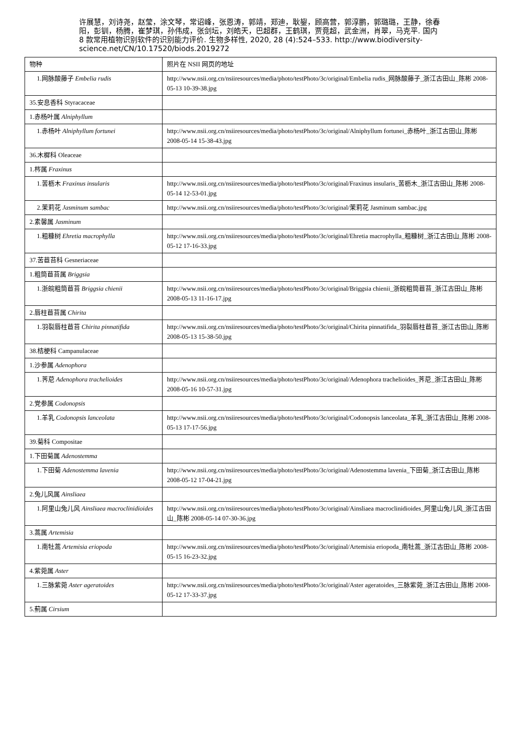许展慧，刘诗尧，赵莹，涂文琴，常诏峰，张恩涛，郭靖，郑迪，耿鋆，顾高营，郭淳鹏，郭璐璐，王静，徐春阳，彭钏，杨腾，崔梦琪，孙伟成，张剑坛，刘皓天，巴超群，王鹤琪，贾竟超，武金洲，肖翠，马克平. 国内 8 款常用植物识别软件的识别能力评价. 生物多样性, 2020, 28 (4):524–533. http://www.biodiversity-science.net/CN/10.17520/biods.2019272
| 物种 | 照片在 NSII 网页的地址 |
| 1.网脉酸藤子 Embelia rudis | http://www.nsii.org.cn/nsiiresources/media/photo/testPhoto/3c/original/Embelia rudis_网脉酸藤子_浙江古田山_陈彬 2008-05-13 10-39-38.jpg |
| 35.安息香科 Styracaceae | |
| 1.赤杨叶属 Alniphyllum | |
| 1.赤杨叶 Alniphyllum fortunei | http://www.nsii.org.cn/nsiiresources/media/photo/testPhoto/3c/original/Alniphyllum fortunei_赤杨叶_浙江古田山_陈彬 2008-05-14 15-38-43.jpg |
| 36.木樨科 Oleaceae | |
| 1.梣属 Fraxinus | |
| 1.苦枥木 Fraxinus insularis | http://www.nsii.org.cn/nsiiresources/media/photo/testPhoto/3c/original/Fraxinus insularis_苦枥木_浙江古田山_陈彬 2008-05-14 12-53-01.jpg |
| 2.茉莉花 Jasminum sambac | http://www.nsii.org.cn/nsiiresources/media/photo/testPhoto/3c/original/茉莉花 Jasminum sambac.jpg |
| 2.素馨属 Jasminum | |
| 1.粗糠树 Ehretia macrophylla | http://www.nsii.org.cn/nsiiresources/media/photo/testPhoto/3c/original/Ehretia macrophylla_粗糠树_浙江古田山_陈彬 2008-05-12 17-16-33.jpg |
| 37.苦苣苔科 Gesneriaceae | |
| 1.粗筒苣苔属 Briggsia | |
| 1.浙皖粗筒苣苔 Briggsia chienii | http://www.nsii.org.cn/nsiiresources/media/photo/testPhoto/3c/original/Briggsia chienii_浙皖粗筒苣苔_浙江古田山_陈彬 2008-05-13 11-16-17.jpg |
| 2.唇柱苣苔属 Chirita | |
| 1.羽裂唇柱苣苔 Chirita pinnatifida | http://www.nsii.org.cn/nsiiresources/media/photo/testPhoto/3c/original/Chirita pinnatifida_羽裂唇柱苣苔_浙江古田山_陈彬 2008-05-13 15-38-50.jpg |
| 38.桔梗科 Campanulaceae | |
| 1.沙参属 Adenophora | |
| 1.荠苨 Adenophora trachelioides | http://www.nsii.org.cn/nsiiresources/media/photo/testPhoto/3c/original/Adenophora trachelioides_荠苨_浙江古田山_陈彬 2008-05-16 10-57-31.jpg |
| 2.党参属 Codonopsis | |
| 1.羊乳 Codonopsis lanceolata | http://www.nsii.org.cn/nsiiresources/media/photo/testPhoto/3c/original/Codonopsis lanceolata_羊乳_浙江古田山_陈彬 2008-05-13 17-17-56.jpg |
| 39.菊科 Compositae | |
| 1.下田菊属 Adenostemma | |
| 1.下田菊 Adenostemma lavenia | http://www.nsii.org.cn/nsiiresources/media/photo/testPhoto/3c/original/Adenostemma lavenia_下田菊_浙江古田山_陈彬 2008-05-12 17-04-21.jpg |
| 2.兔儿风属 Ainsliaea | |
| 1.阿里山兔儿风 Ainsliaea macroclinidioides | http://www.nsii.org.cn/nsiiresources/media/photo/testPhoto/3c/original/Ainsliaea macroclinidioides_阿里山兔儿风_浙江古田山_陈彬 2008-05-14 07-30-36.jpg |
| 3.蒿属 Artemisia | |
| 1.南牡蒿 Artemisia eriopoda | http://www.nsii.org.cn/nsiiresources/media/photo/testPhoto/3c/original/Artemisia eriopoda_南牡蒿_浙江古田山_陈彬 2008-05-15 16-23-32.jpg |
| 4.紫菀属 Aster | |
| 1.三脉紫菀 Aster ageratoides | http://www.nsii.org.cn/nsiiresources/media/photo/testPhoto/3c/original/Aster ageratoides_三脉紫菀_浙江古田山_陈彬 2008-05-12 17-33-37.jpg |
| 5.蓟属 Cirsium | |